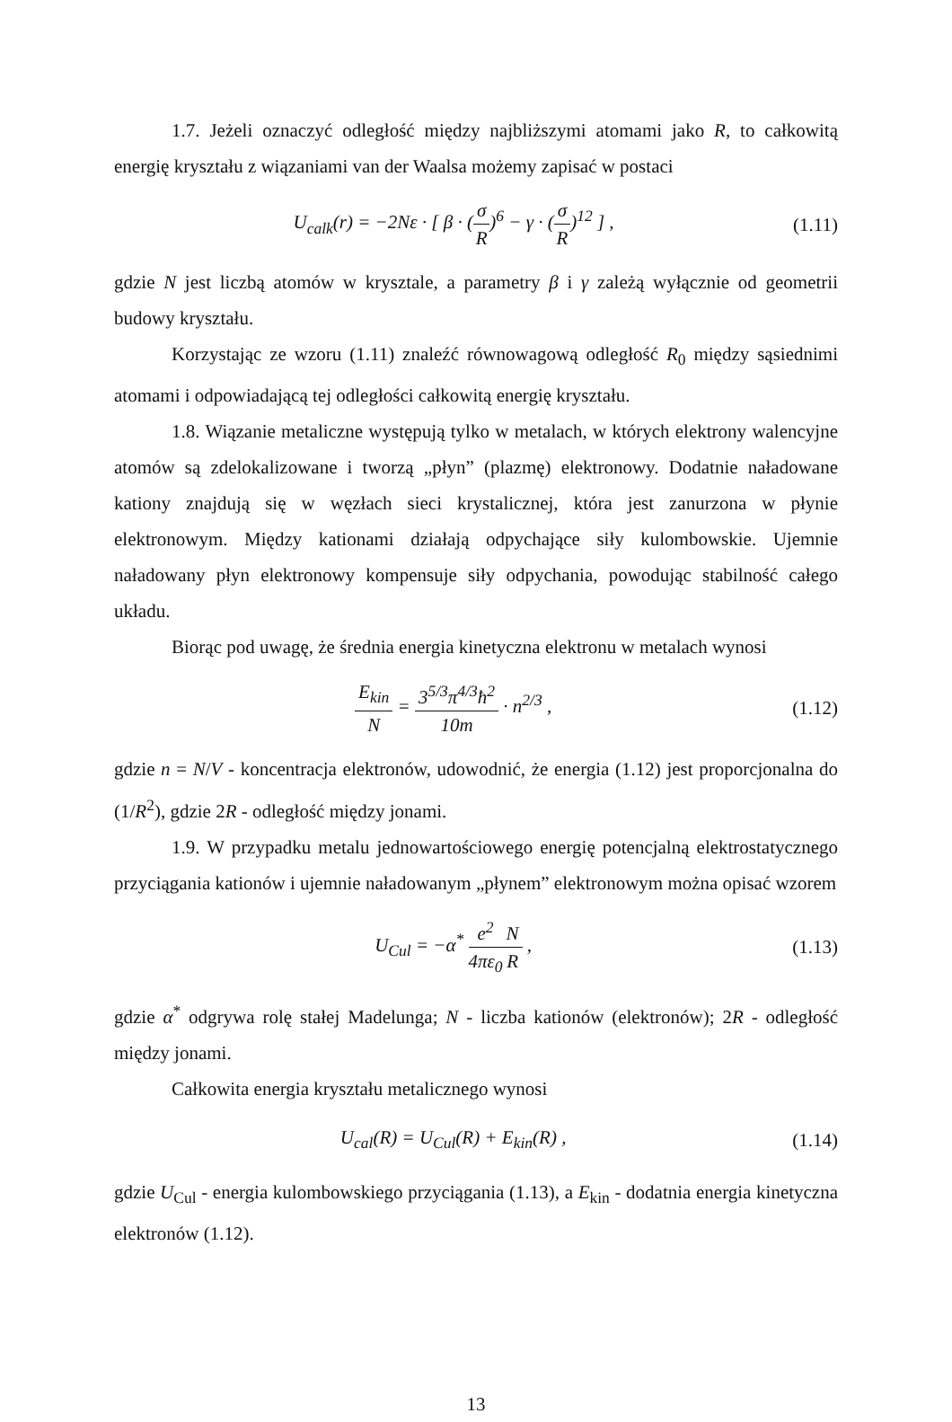1.7. Jeżeli oznaczyć odległość między najbliższymi atomami jako R, to całkowitą energię kryształu z wiązaniami van der Waalsa możemy zapisać w postaci
U<sub>calk</sub>(r) = −2Nε · [ β · (σ R)<sup>6</sup> − γ · (σ R)<sup>12</sup> ] ,
(1.11)
gdzie N jest liczbą atomów w krysztale, a parametry β i γ zależą wyłącznie od geometrii budowy kryształu.
Korzystając ze wzoru (1.11) znaleźć równowagową odległość R<sub>0</sub> między sąsiednimi atomami i odpowiadającą tej odległości całkowitą energię kryształu.
1.8. Wiązanie metaliczne występują tylko w metalach, w których elektrony walencyjne atomów są zdelokalizowane i tworzą „płyn” (plazmę) elektronowy. Dodatnie naładowane kationy znajdują się w węzłach sieci krystalicznej, która jest zanurzona w płynie elektronowym. Między kationami działają odpychające siły kulombowskie. Ujemnie naładowany płyn elektronowy kompensuje siły odpychania, powodując stabilność całego układu.
Biorąc pod uwagę, że średnia energia kinetyczna elektronu w metalach wynosi
E<sub>kin</sub> N = 3<sup>5/3</sup>π<sup>4/3</sup>ħ<sup>2</sup> 10m · n<sup>2/3</sup> ,
(1.12)
gdzie n = N/V - koncentracja elektronów, udowodnić, że energia (1.12) jest proporcjonalna do (1/R<sup>2</sup>), gdzie 2R - odległość między jonami.
1.9. W przypadku metalu jednowartościowego energię potencjalną elektrostatycznego przyciągania kationów i ujemnie naładowanym „płynem” elektronowym można opisać wzorem
U<sub>Cul</sub> = −α<sup>*</sup> e<sup>2</sup> 4πε<sub>0</sub> N R , (1.13)
gdzie α<sup>*</sup> odgrywa rolę stałej Madelunga; N - liczba kationów (elektronów); 2R - odległość między jonami.
Całkowita energia kryształu metalicznego wynosi
U<sub>cal</sub>(R) = U<sub>Cul</sub>(R) + E<sub>kin</sub>(R) , (1.14)
gdzie U<sub>Cul</sub> - energia kulombowskiego przyciągania (1.13), a E<sub>kin</sub> - dodatnia energia kinetyczna elektronów (1.12).
13